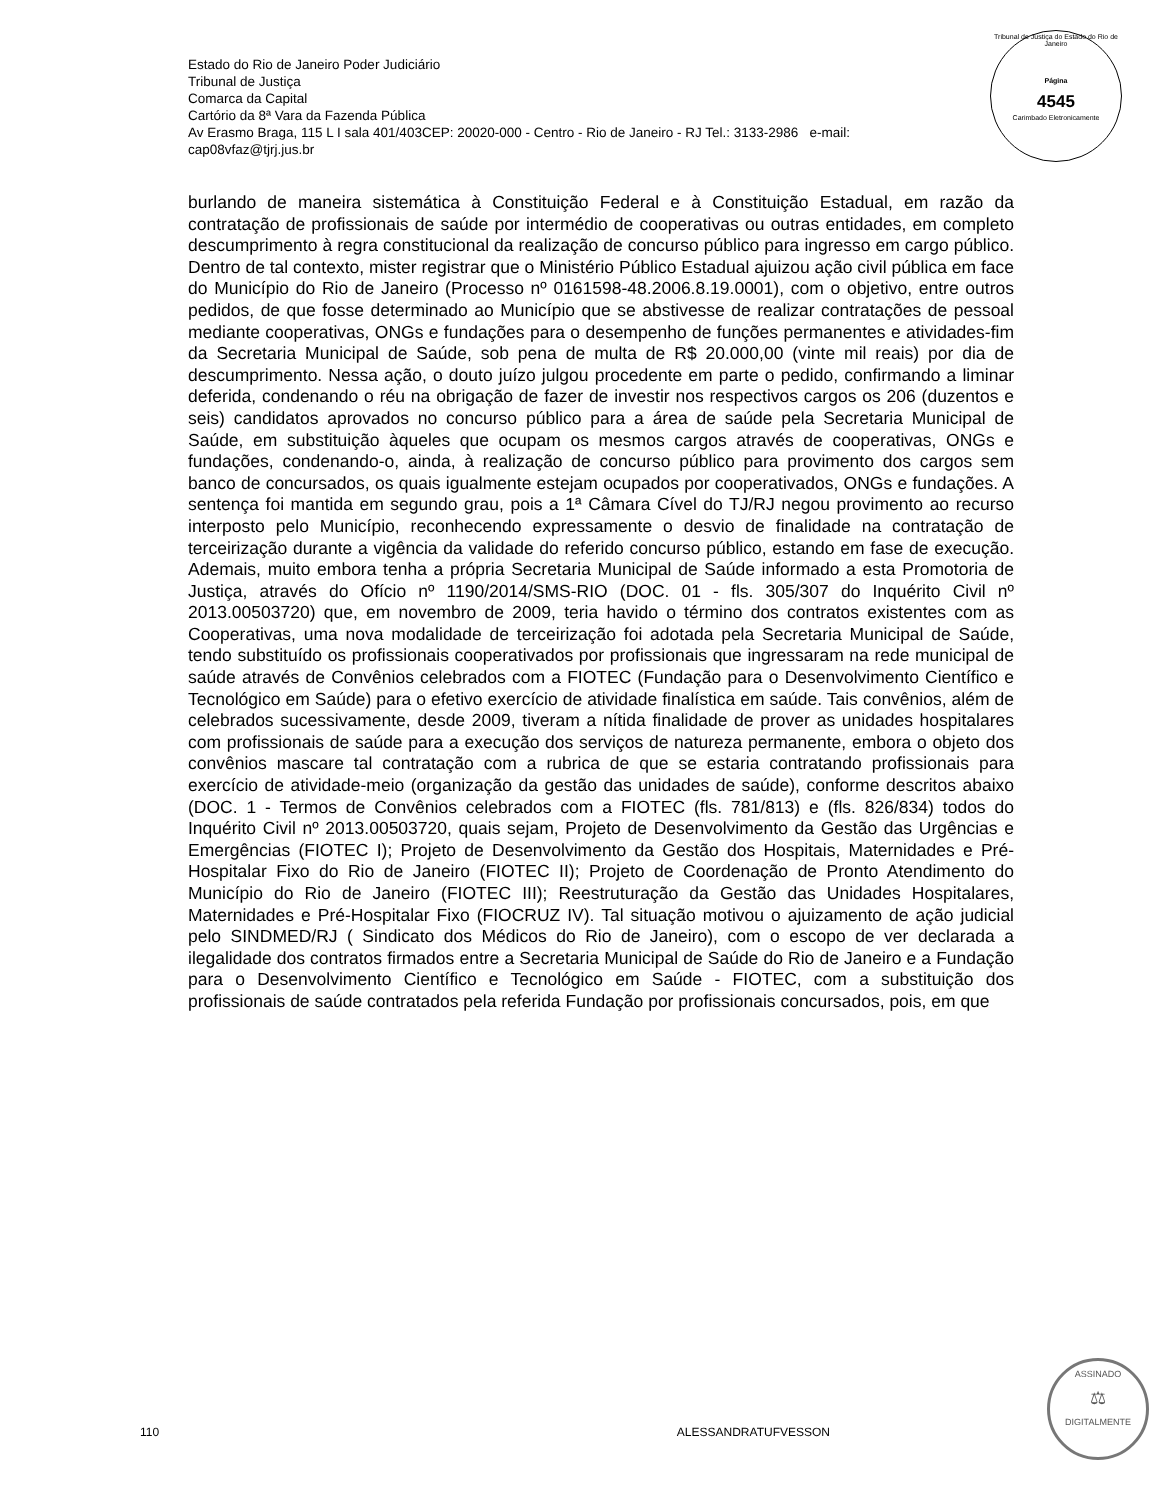Estado do Rio de Janeiro Poder Judiciário
Tribunal de Justiça
Comarca da Capital
Cartório da 8ª Vara da Fazenda Pública
Av Erasmo Braga, 115 L I sala 401/403CEP: 20020-000 - Centro - Rio de Janeiro - RJ Tel.: 3133-2986 e-mail:
cap08vfaz@tjrj.jus.br
Tribunal de Justiça do Estado do Rio de Janeiro
Página
4545
Carimbado Eletronicamente
burlando de maneira sistemática à Constituição Federal e à Constituição Estadual, em razão da contratação de profissionais de saúde por intermédio de cooperativas ou outras entidades, em completo descumprimento à regra constitucional da realização de concurso público para ingresso em cargo público. Dentro de tal contexto, mister registrar que o Ministério Público Estadual ajuizou ação civil pública em face do Município do Rio de Janeiro (Processo nº 0161598-48.2006.8.19.0001), com o objetivo, entre outros pedidos, de que fosse determinado ao Município que se abstivesse de realizar contratações de pessoal mediante cooperativas, ONGs e fundações para o desempenho de funções permanentes e atividades-fim da Secretaria Municipal de Saúde, sob pena de multa de R$ 20.000,00 (vinte mil reais) por dia de descumprimento. Nessa ação, o douto juízo julgou procedente em parte o pedido, confirmando a liminar deferida, condenando o réu na obrigação de fazer de investir nos respectivos cargos os 206 (duzentos e seis) candidatos aprovados no concurso público para a área de saúde pela Secretaria Municipal de Saúde, em substituição àqueles que ocupam os mesmos cargos através de cooperativas, ONGs e fundações, condenando-o, ainda, à realização de concurso público para provimento dos cargos sem banco de concursados, os quais igualmente estejam ocupados por cooperativados, ONGs e fundações. A sentença foi mantida em segundo grau, pois a 1ª Câmara Cível do TJ/RJ negou provimento ao recurso interposto pelo Município, reconhecendo expressamente o desvio de finalidade na contratação de terceirização durante a vigência da validade do referido concurso público, estando em fase de execução. Ademais, muito embora tenha a própria Secretaria Municipal de Saúde informado a esta Promotoria de Justiça, através do Ofício nº 1190/2014/SMS-RIO (DOC. 01 - fls. 305/307 do Inquérito Civil nº 2013.00503720) que, em novembro de 2009, teria havido o término dos contratos existentes com as Cooperativas, uma nova modalidade de terceirização foi adotada pela Secretaria Municipal de Saúde, tendo substituído os profissionais cooperativados por profissionais que ingressaram na rede municipal de saúde através de Convênios celebrados com a FIOTEC (Fundação para o Desenvolvimento Científico e Tecnológico em Saúde) para o efetivo exercício de atividade finalística em saúde. Tais convênios, além de celebrados sucessivamente, desde 2009, tiveram a nítida finalidade de prover as unidades hospitalares com profissionais de saúde para a execução dos serviços de natureza permanente, embora o objeto dos convênios mascare tal contratação com a rubrica de que se estaria contratando profissionais para exercício de atividade-meio (organização da gestão das unidades de saúde), conforme descritos abaixo (DOC. 1 - Termos de Convênios celebrados com a FIOTEC (fls. 781/813) e (fls. 826/834) todos do Inquérito Civil nº 2013.00503720, quais sejam, Projeto de Desenvolvimento da Gestão das Urgências e Emergências (FIOTEC I); Projeto de Desenvolvimento da Gestão dos Hospitais, Maternidades e Pré-Hospitalar Fixo do Rio de Janeiro (FIOTEC II); Projeto de Coordenação de Pronto Atendimento do Município do Rio de Janeiro (FIOTEC III); Reestruturação da Gestão das Unidades Hospitalares, Maternidades e Pré-Hospitalar Fixo (FIOCRUZ IV). Tal situação motivou o ajuizamento de ação judicial pelo SINDMED/RJ ( Sindicato dos Médicos do Rio de Janeiro), com o escopo de ver declarada a ilegalidade dos contratos firmados entre a Secretaria Municipal de Saúde do Rio de Janeiro e a Fundação para o Desenvolvimento Científico e Tecnológico em Saúde - FIOTEC, com a substituição dos profissionais de saúde contratados pela referida Fundação por profissionais concursados, pois, em que
110 ALESSANDRATUFVESSON
ASSINADO
⚖
DIGITALMENTE